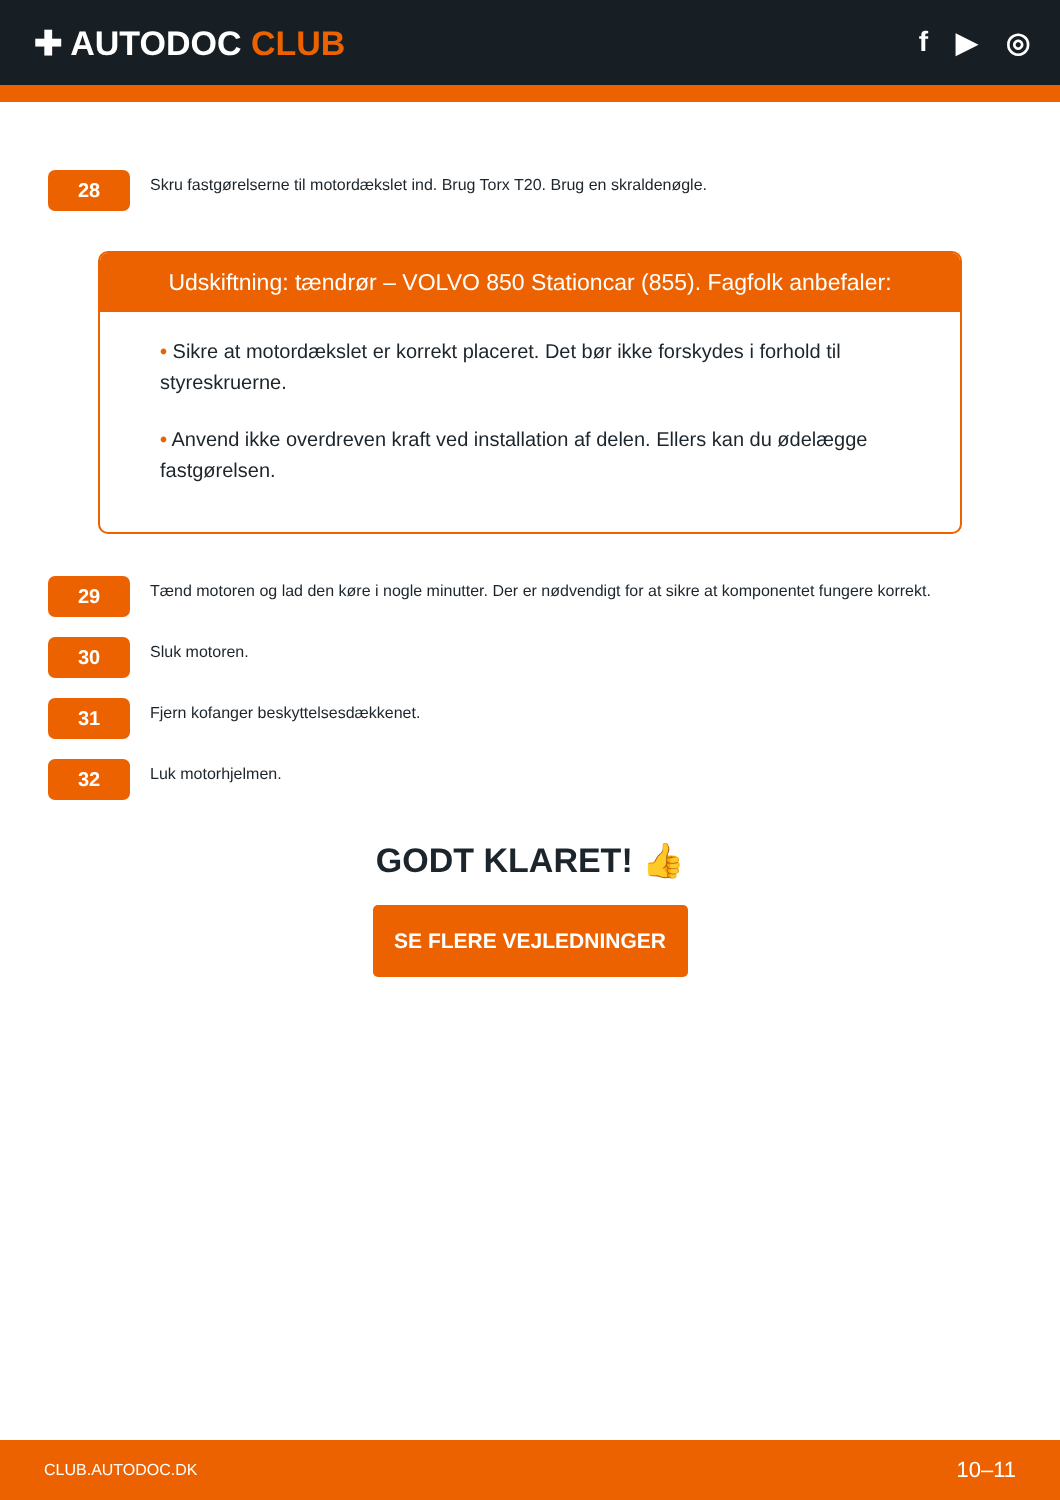✚ AUTODOC CLUB
f ▶ ◎
28
Skru fastgørelserne til motordækslet ind. Brug Torx T20. Brug en skraldenøgle.
Udskiftning: tændrør – VOLVO 850 Stationcar (855). Fagfolk anbefaler:
• Sikre at motordækslet er korrekt placeret. Det bør ikke forskydes i forhold til styreskruerne.
• Anvend ikke overdreven kraft ved installation af delen. Ellers kan du ødelægge fastgørelsen.
29
Tænd motoren og lad den køre i nogle minutter. Der er nødvendigt for at sikre at komponentet fungere korrekt.
30
Sluk motoren.
31
Fjern kofanger beskyttelsesdækkenet.
32
Luk motorhjelmen.
GODT KLARET! 👍
SE FLERE VEJLEDNINGER
CLUB.AUTODOC.DK 10–11